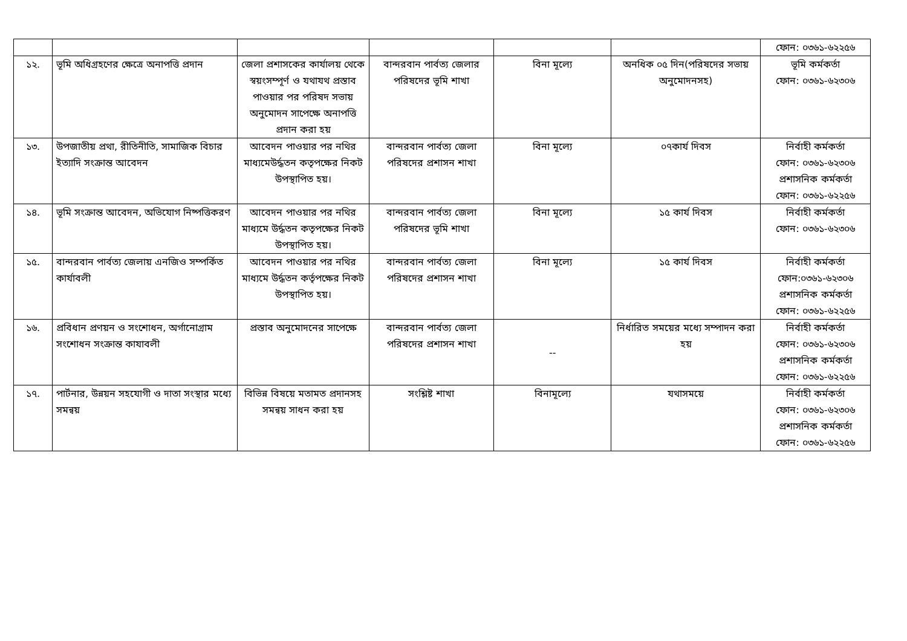| | | | | | | ফোন: ০৩৬১-৬২২৫৬ |
| ১২. | ভূমি অধিগ্রহণের ক্ষেত্রে অনাপত্তি প্রদান | জেলা প্রশাসকের কার্যালয় থেকে স্বয়ংসম্পূর্ণ ও যথাযথ প্রস্তাব পাওয়ার পর পরিষদ সভায় অনুমোদন সাপেক্ষে অনাপত্তি প্রদান করা হয় | বান্দরবান পার্বত্য জেলার পরিষদের ভূমি শাখা | বিনা মূল্যে | অনধিক ০৫ দিন(পরিষদের সভায় অনুমোদনসহ) | ভূমি কর্মকর্তা ফোন: ০৩৬১-৬২৩০৬ |
| ১৩. | উপজাতীয় প্রথা, রীতিনীতি, সামাজিক বিচার ইত্যাদি সংক্রান্ত আবেদন | আবেদন পাওয়ার পর নথির মাধ্যমেউর্দ্ধতন কতৃপক্ষের নিকট উপস্থাপিত হয়। | বান্দরবান পার্বত্য জেলা পরিষদের প্রশাসন শাখা | বিনা মূল্যে | ০৭কার্য দিবস | নির্বাহী কর্মকর্তা ফোন: ০৩৬১-৬২৩০৬ প্রশাসনিক কর্মকর্তা ফোন: ০৩৬১-৬২২৫৬ |
| ১৪. | ভূমি সংক্রান্ত আবেদন, অভিযোগ নিষ্পত্তিকরণ | আবেদন পাওয়ার পর নথির মাধ্যমে উর্দ্ধতন কতৃপক্ষের নিকট উপস্থাপিত হয়। | বান্দরবান পার্বত্য জেলা পরিষদের ভূমি শাখা | বিনা মূল্যে | ১৫ কার্য দিবস | নির্বাহী কর্মকর্তা ফোন: ০৩৬১-৬২৩০৬ |
| ১৫. | বান্দরবান পার্বত্য জেলায় এনজিও সম্পর্কিত কার্যাবলী | আবেদন পাওয়ার পর নথির মাধ্যমে উর্দ্ধতন কর্তৃপক্ষের নিকট উপস্থাপিত হয়। | বান্দরবান পার্বত্য জেলা পরিষদের প্রশাসন শাখা | বিনা মূল্যে | ১৫ কার্য দিবস | নির্বাহী কর্মকর্তা ফোন:০৩৬১-৬২৩০৬ প্রশাসনিক কর্মকর্তা ফোন: ০৩৬১-৬২২৫৬ |
| ১৬. | প্রবিধান প্রণয়ন ও সংশোধন, অর্গানোগ্রাম সংশোধন সংক্রান্ত কাযাবলী | প্রস্তাব অনুমোদনের সাপেক্ষে | বান্দরবান পার্বত্য জেলা পরিষদের প্রশাসন শাখা | -- | নির্ধারিত সময়ের মধ্যে সম্পাদন করা হয় | নির্বাহী কর্মকর্তা ফোন: ০৩৬১-৬২৩০৬ প্রশাসনিক কর্মকর্তা ফোন: ০৩৬১-৬২২৫৬ |
| ১৭. | পার্টনার, উন্নয়ন সহযোগী ও দাতা সংস্থার মধ্যে সমন্বয় | বিভিন্ন বিষয়ে মতামত প্রদানসহ সমন্বয় সাধন করা হয় | সংশ্লিষ্ট শাখা | বিনামূল্যে | যথাসময়ে | নির্বাহী কর্মকর্তা ফোন: ০৩৬১-৬২৩০৬ প্রশাসনিক কর্মকর্তা ফোন: ০৩৬১-৬২২৫৬ |